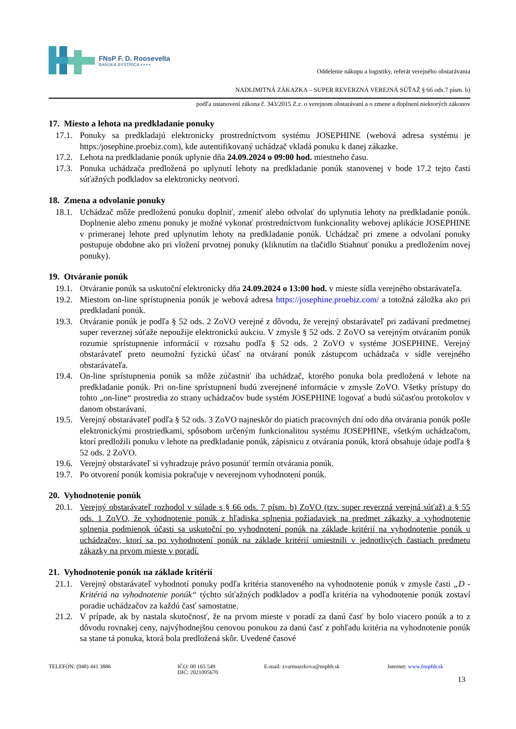FNsP F. D. Roosevelta
BANSKÁ BYSTRICA ▪ ▪ ▪ ▪
Oddelenie nákupu a logistiky, referát verejného obstarávania
NADLIMITNÁ ZÁKAZKA – SUPER REVERZNÁ VEREJNÁ SÚŤAŽ § 66 ods.7 písm. b)
podľa ustanovení zákona č. 343/2015 Z.z. o verejnom obstarávaní a o zmene a doplnení niektorých zákonov
17. Miesto a lehota na predkladanie ponuky
17.1. Ponuky sa predkladajú elektronicky prostredníctvom systému JOSEPHINE (webová adresa systému je https:/josephine.proebiz.com), kde autentifikovaný uchádzač vkladá ponuku k danej zákazke.
17.2. Lehota na predkladanie ponúk uplynie dňa 24.09.2024 o 09:00 hod. miestneho času.
17.3. Ponuka uchádzača predložená po uplynutí lehoty na predkladanie ponúk stanovenej v bode 17.2 tejto časti súťažných podkladov sa elektronicky neotvorí.
18. Zmena a odvolanie ponuky
18.1. Uchádzač môže predloženú ponuku doplniť, zmeniť alebo odvolať do uplynutia lehoty na predkladanie ponúk. Doplnenie alebo zmenu ponuky je možné vykonať prostredníctvom funkcionality webovej aplikácie JOSEPHINE v primeranej lehote pred uplynutím lehoty na predkladanie ponúk. Uchádzač pri zmene a odvolaní ponuky postupuje obdobne ako pri vložení prvotnej ponuky (kliknutím na tlačidlo Stiahnuť ponuku a predložením novej ponuky).
19. Otváranie ponúk
19.1. Otváranie ponúk sa uskutoční elektronicky dňa 24.09.2024 o 13:00 hod. v mieste sídla verejného obstarávateľa.
19.2. Miestom on-line sprístupnenia ponúk je webová adresa https://josephine.proebiz.com/ a totožná záložka ako pri predkladaní ponúk.
19.3. Otváranie ponúk je podľa § 52 ods. 2 ZoVO verejné z dôvodu, že verejný obstarávateľ pri zadávaní predmetnej super reverznej súťaže nepoužije elektronickú aukciu. V zmysle § 52 ods. 2 ZoVO sa verejným otváraním ponúk rozumie sprístupnenie informácií v rozsahu podľa § 52 ods. 2 ZoVO v systéme JOSEPHINE. Verejný obstarávateľ preto neumožní fyzickú účasť na otváraní ponúk zástupcom uchádzača v sídle verejného obstarávateľa.
19.4. On-line sprístupnenia ponúk sa môže zúčastniť iba uchádzač, ktorého ponuka bola predložená v lehote na predkladanie ponúk. Pri on-line sprístupnení budú zverejnené informácie v zmysle ZoVO. Všetky prístupy do tohto „on-line“ prostredia zo strany uchádzačov bude systém JOSEPHINE logovať a budú súčasťou protokolov v danom obstarávaní.
19.5. Verejný obstarávateľ podľa § 52 ods. 3 ZoVO najneskôr do piatich pracovných dní odo dňa otvárania ponúk pošle elektronickými prostriedkami, spôsobom určeným funkcionalitou systému JOSEPHINE, všetkým uchádzačom, ktorí predložili ponuku v lehote na predkladanie ponúk, zápisnicu z otvárania ponúk, ktorá obsahuje údaje podľa § 52 ods. 2 ZoVO.
19.6. Verejný obstarávateľ si vyhradzuje právo posunúť termín otvárania ponúk.
19.7. Po otvorení ponúk komisia pokračuje v neverejnom vyhodnotení ponúk.
20. Vyhodnotenie ponúk
20.1. Verejný obstarávateľ rozhodol v súlade s § 66 ods. 7 písm. b) ZoVO (tzv. super reverzná verejná súťaž) a § 55 ods. 1 ZoVO, že vyhodnotenie ponúk z hľadiska splnenia požiadaviek na predmet zákazky a vyhodnotenie splnenia podmienok účasti sa uskutoční po vyhodnotení ponúk na základe kritérií na vyhodnotenie ponúk u uchádzačov, ktorí sa po vyhodnotení ponúk na základe kritérií umiestnili v jednotlivých častiach predmetu zákazky na prvom mieste v poradí.
21. Vyhodnotenie ponúk na základe kritérií
21.1. Verejný obstarávateľ vyhodnotí ponuky podľa kritéria stanoveného na vyhodnotenie ponúk v zmysle časti „D - Kritériá na vyhodnotenie ponúk“ týchto súťažných podkladov a podľa kritéria na vyhodnotenie ponúk zostaví poradie uchádzačov za každú časť samostatne.
21.2. V prípade, ak by nastala skutočnosť, že na prvom mieste v poradí za danú časť by bolo viacero ponúk a to z dôvodu rovnakej ceny, najvýhodnejšou cenovou ponukou za danú časť z pohľadu kritéria na vyhodnotenie ponúk sa stane tá ponuka, ktorá bola predložená skôr. Uvedené časové
TELEFÓN: (048) 441 3886 IČO: 00 165 549
DIČ: 2021095670
E-mail: zvarmuzekova@nspbb.sk Internet: www.fnspfdr.sk
13